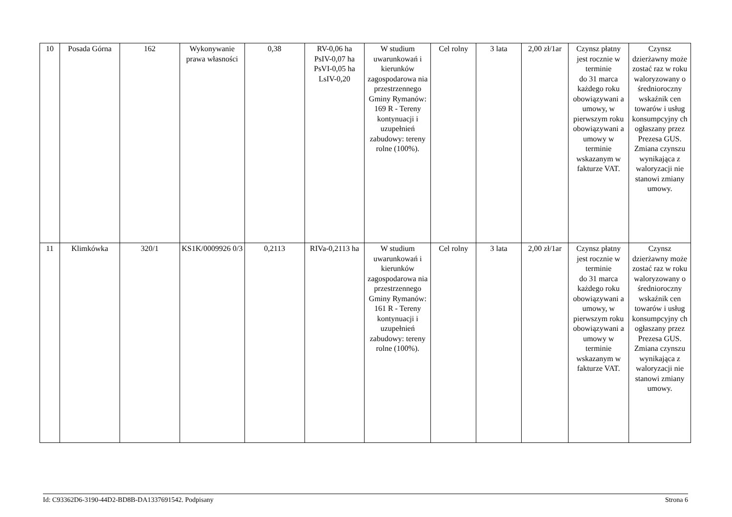| 10 | Posada Górna | 162 | Wykonywanie prawa własności | 0,38 | RV-0,06 ha PsIV-0,07 ha PsVI-0,05 ha LsIV-0,20 | W studium uwarunkowań i kierunków zagospodarowa nia przestrzennego Gminy Rymanów: 169 R - Tereny kontynuacji i uzupełnień zabudowy: tereny rolne (100%). | Cel rolny | 3 lata | 2,00 zł/1ar | Czynsz płatny jest rocznie w terminie do 31 marca każdego roku obowiązywani a umowy, w pierwszym roku obowiązywani a umowy w terminie wskazanym w fakturze VAT. | Czynsz dzierżawny może zostać raz w roku waloryzowany o średnioroczny wskaźnik cen towarów i usług konsumpcyjny ch ogłaszany przez Prezesa GUS. Zmiana czynszu wynikająca z waloryzacji nie stanowi zmiany umowy. |
| 11 | Klimkówka | 320/1 | KS1K/0009926 0/3 | 0,2113 | RIVa-0,2113 ha | W studium uwarunkowań i kierunków zagospodarowa nia przestrzennego Gminy Rymanów: 161 R - Tereny kontynuacji i uzupełnień zabudowy: tereny rolne (100%). | Cel rolny | 3 lata | 2,00 zł/1ar | Czynsz płatny jest rocznie w terminie do 31 marca każdego roku obowiązywani a umowy, w pierwszym roku obowiązywani a umowy w terminie wskazanym w fakturze VAT. | Czynsz dzierżawny może zostać raz w roku waloryzowany o średnioroczny wskaźnik cen towarów i usług konsumpcyjny ch ogłaszany przez Prezesa GUS. Zmiana czynszu wynikająca z waloryzacji nie stanowi zmiany umowy. |
Id: C93362D6-3190-44D2-BD8B-DA1337691542. Podpisany Strona 6